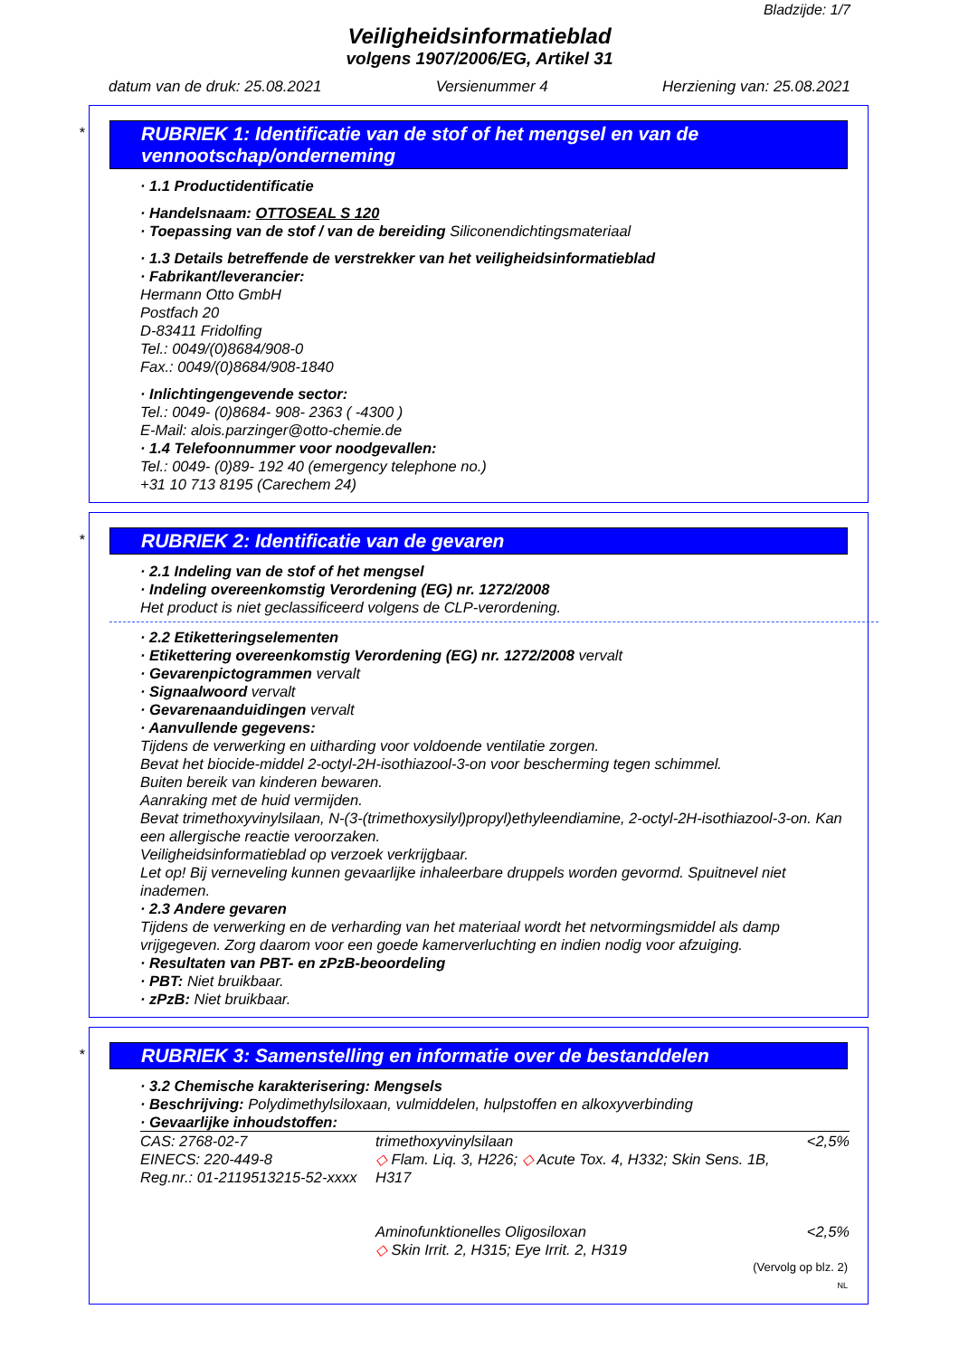Bladzijde: 1/7
Veiligheidsinformatieblad
volgens 1907/2006/EG, Artikel 31
datum van de druk: 25.08.2021 Versienummer 4 Herziening van: 25.08.2021
*
RUBRIEK 1: Identificatie van de stof of het mengsel en van de vennootschap/onderneming
· 1.1 Productidentificatie
· Handelsnaam: OTTOSEAL S 120
· Toepassing van de stof / van de bereiding Siliconendichtingsmateriaal
· 1.3 Details betreffende de verstrekker van het veiligheidsinformatieblad
· Fabrikant/leverancier:
Hermann Otto GmbH
Postfach 20
D-83411 Fridolfing
Tel.: 0049/(0)8684/908-0
Fax.: 0049/(0)8684/908-1840
· Inlichtingengevende sector:
Tel.: 0049- (0)8684- 908- 2363 ( -4300 )
E-Mail: alois.parzinger@otto-chemie.de
· 1.4 Telefoonnummer voor noodgevallen:
Tel.: 0049- (0)89- 192 40 (emergency telephone no.)
+31 10 713 8195 (Carechem 24)
*
RUBRIEK 2: Identificatie van de gevaren
· 2.1 Indeling van de stof of het mengsel
· Indeling overeenkomstig Verordening (EG) nr. 1272/2008
Het product is niet geclassificeerd volgens de CLP-verordening.
· 2.2 Etiketteringselementen
· Etikettering overeenkomstig Verordening (EG) nr. 1272/2008 vervalt
· Gevarenpictogrammen vervalt
· Signaalwoord vervalt
· Gevarenaanduidingen vervalt
· Aanvullende gegevens:
Tijdens de verwerking en uitharding voor voldoende ventilatie zorgen.
Bevat het biocide-middel 2-octyl-2H-isothiazool-3-on voor bescherming tegen schimmel.
Buiten bereik van kinderen bewaren.
Aanraking met de huid vermijden.
Bevat trimethoxyvinylsilaan, N-(3-(trimethoxysilyl)propyl)ethyleendiamine, 2-octyl-2H-isothiazool-3-on. Kan een allergische reactie veroorzaken.
Veiligheidsinformatieblad op verzoek verkrijgbaar.
Let op! Bij verneveling kunnen gevaarlijke inhaleerbare druppels worden gevormd. Spuitnevel niet inademen.
· 2.3 Andere gevaren
Tijdens de verwerking en de verharding van het materiaal wordt het netvormingsmiddel als damp vrijgegeven. Zorg daarom voor een goede kamerverluchting en indien nodig voor afzuiging.
· Resultaten van PBT- en zPzB-beoordeling
· PBT: Niet bruikbaar.
· zPzB: Niet bruikbaar.
*
RUBRIEK 3: Samenstelling en informatie over de bestanddelen
· 3.2 Chemische karakterisering: Mengsels
· Beschrijving: Polydimethylsiloxaan, vulmiddelen, hulpstoffen en alkoxyverbinding
· Gevaarlijke inhoudstoffen:
| CAS: 2768-02-7 EINECS: 220-449-8 Reg.nr.: 01-2119513215-52-xxxx | trimethoxyvinylsilaan ◇ Flam. Liq. 3, H226; ◇ Acute Tox. 4, H332; Skin Sens. 1B, H317 | <2,5% |
| | Aminofunktionelles Oligosiloxan ◇ Skin Irrit. 2, H315; Eye Irrit. 2, H319 | <2,5% |
(Vervolg op blz. 2)
NL